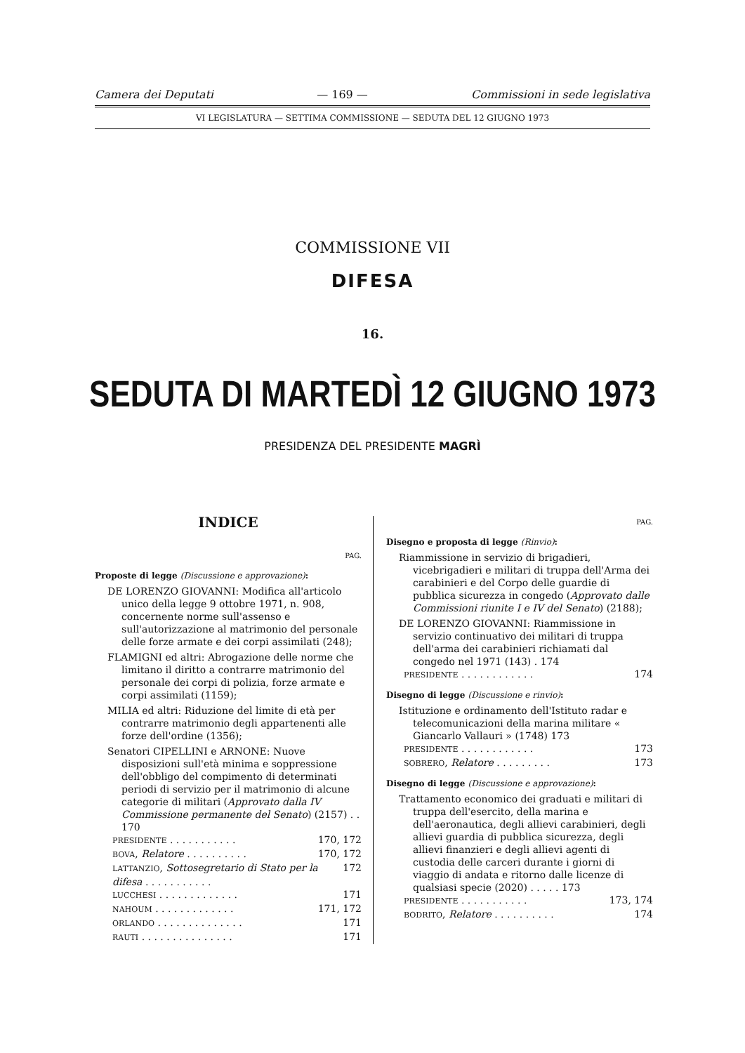Camera dei Deputati — 169 — Commissioni in sede legislativa
VI LEGISLATURA — SETTIMA COMMISSIONE — SEDUTA DEL 12 GIUGNO 1973
COMMISSIONE VII
DIFESA
16.
SEDUTA DI MARTEDÌ 12 GIUGNO 1973
PRESIDENZA DEL PRESIDENTE MAGRÌ
INDICE
PAG.
Proposte di legge (Discussione e approvazione):
DE LORENZO GIOVANNI: Modifica all'articolo unico della legge 9 ottobre 1971, n. 908, concernente norme sull'assenso e sull'autorizzazione al matrimonio del personale delle forze armate e dei corpi assimilati (248);
FLAMIGNI ed altri: Abrogazione delle norme che limitano il diritto a contrarre matrimonio del personale dei corpi di polizia, forze armate e corpi assimilati (1159);
MILIA ed altri: Riduzione del limite di età per contrarre matrimonio degli appartenenti alle forze dell'ordine (1356);
Senatori CIPELLINI e ARNONE: Nuove disposizioni sull'età minima e soppressione dell'obbligo del compimento di determinati periodi di servizio per il matrimonio di alcune categorie di militari (Approvato dalla IV Commissione permanente del Senato) (2157) . . 170
PRESIDENTE . . . . . . . . . . . 170, 172
BOVA, Relatore . . . . . . . . . . 170, 172
LATTANZIO, Sottosegretario di Stato per la difesa . . . . . . . . . . . 172
LUCCHESI . . . . . . . . . . . . . 171
NAHOUM . . . . . . . . . . . . . 171, 172
ORLANDO . . . . . . . . . . . . . . 171
RAUTI . . . . . . . . . . . . . . . 171
PAG.
Disegno e proposta di legge (Rinvio):
Riammissione in servizio di brigadieri, vicebrigadieri e militari di truppa dell'Arma dei carabinieri e del Corpo delle guardie di pubblica sicurezza in congedo (Approvato dalle Commissioni riunite I e IV del Senato) (2188);
DE LORENZO GIOVANNI: Riammissione in servizio continuativo dei militari di truppa dell'arma dei carabinieri richiamati dal congedo nel 1971 (143) . 174
PRESIDENTE . . . . . . . . . . . . 174
Disegno di legge (Discussione e rinvio):
Istituzione e ordinamento dell'Istituto radar e telecomunicazioni della marina militare « Giancarlo Vallauri » (1748) 173
PRESIDENTE . . . . . . . . . . . . 173
SOBRERO, Relatore . . . . . . . . . 173
Disegno di legge (Discussione e approvazione):
Trattamento economico dei graduati e militari di truppa dell'esercito, della marina e dell'aeronautica, degli allievi carabinieri, degli allievi guardia di pubblica sicurezza, degli allievi finanzieri e degli allievi agenti di custodia delle carceri durante i giorni di viaggio di andata e ritorno dalle licenze di qualsiasi specie (2020) . . . . . 173
PRESIDENTE . . . . . . . . . . . 173, 174
BODRITO, Relatore . . . . . . . . . . 174